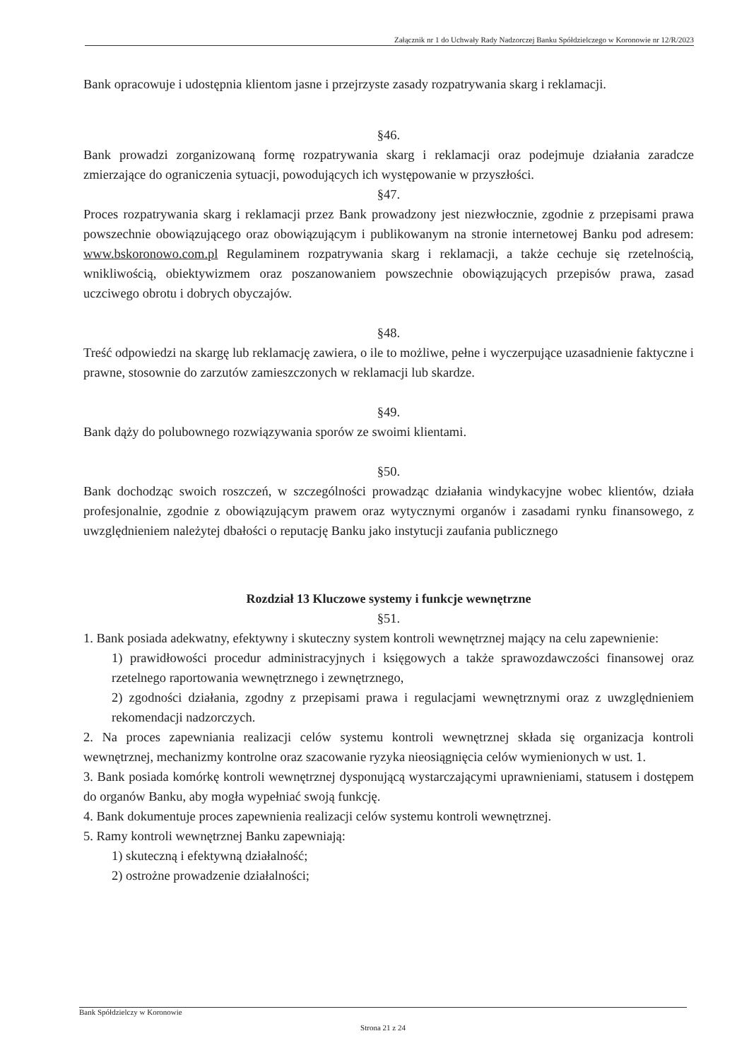Załącznik nr 1 do Uchwały Rady Nadzorczej Banku Spółdzielczego w Koronowie nr 12/R/2023
Bank opracowuje i udostępnia klientom jasne i przejrzyste zasady rozpatrywania skarg i reklamacji.
§46.
Bank prowadzi zorganizowaną formę rozpatrywania skarg i reklamacji oraz podejmuje działania zaradcze zmierzające do ograniczenia sytuacji, powodujących ich występowanie w przyszłości.
§47.
Proces rozpatrywania skarg i reklamacji przez Bank prowadzony jest niezwłocznie, zgodnie z przepisami prawa powszechnie obowiązującego oraz obowiązującym i publikowanym na stronie internetowej Banku pod adresem: www.bskoronowo.com.pl Regulaminem rozpatrywania skarg i reklamacji, a także cechuje się rzetelnością, wnikliwością, obiektywizmem oraz poszanowaniem powszechnie obowiązujących przepisów prawa, zasad uczciwego obrotu i dobrych obyczajów.
§48.
Treść odpowiedzi na skargę lub reklamację zawiera, o ile to możliwe, pełne i wyczerpujące uzasadnienie faktyczne i prawne, stosownie do zarzutów zamieszczonych w reklamacji lub skardze.
§49.
Bank dąży do polubownego rozwiązywania sporów ze swoimi klientami.
§50.
Bank dochodząc swoich roszczeń, w szczególności prowadząc działania windykacyjne wobec klientów, działa profesjonalnie, zgodnie z obowiązującym prawem oraz wytycznymi organów i zasadami rynku finansowego, z uwzględnieniem należytej dbałości o reputację Banku jako instytucji zaufania publicznego
Rozdział 13 Kluczowe systemy i funkcje wewnętrzne
§51.
1. Bank posiada adekwatny, efektywny i skuteczny system kontroli wewnętrznej mający na celu zapewnienie:
1) prawidłowości procedur administracyjnych i księgowych a także sprawozdawczości finansowej oraz rzetelnego raportowania wewnętrznego i zewnętrznego,
2) zgodności działania, zgodny z przepisami prawa i regulacjami wewnętrznymi oraz z uwzględnieniem rekomendacji nadzorczych.
2. Na proces zapewniania realizacji celów systemu kontroli wewnętrznej składa się organizacja kontroli wewnętrznej, mechanizmy kontrolne oraz szacowanie ryzyka nieosiągnięcia celów wymienionych w ust. 1.
3. Bank posiada komórkę kontroli wewnętrznej dysponującą wystarczającymi uprawnieniami, statusem i dostępem do organów Banku, aby mogła wypełniać swoją funkcję.
4. Bank dokumentuje proces zapewnienia realizacji celów systemu kontroli wewnętrznej.
5. Ramy kontroli wewnętrznej Banku zapewniają:
1) skuteczną i efektywną działalność;
2) ostrożne prowadzenie działalności;
Bank Spółdzielczy w Koronowie
Strona 21 z 24